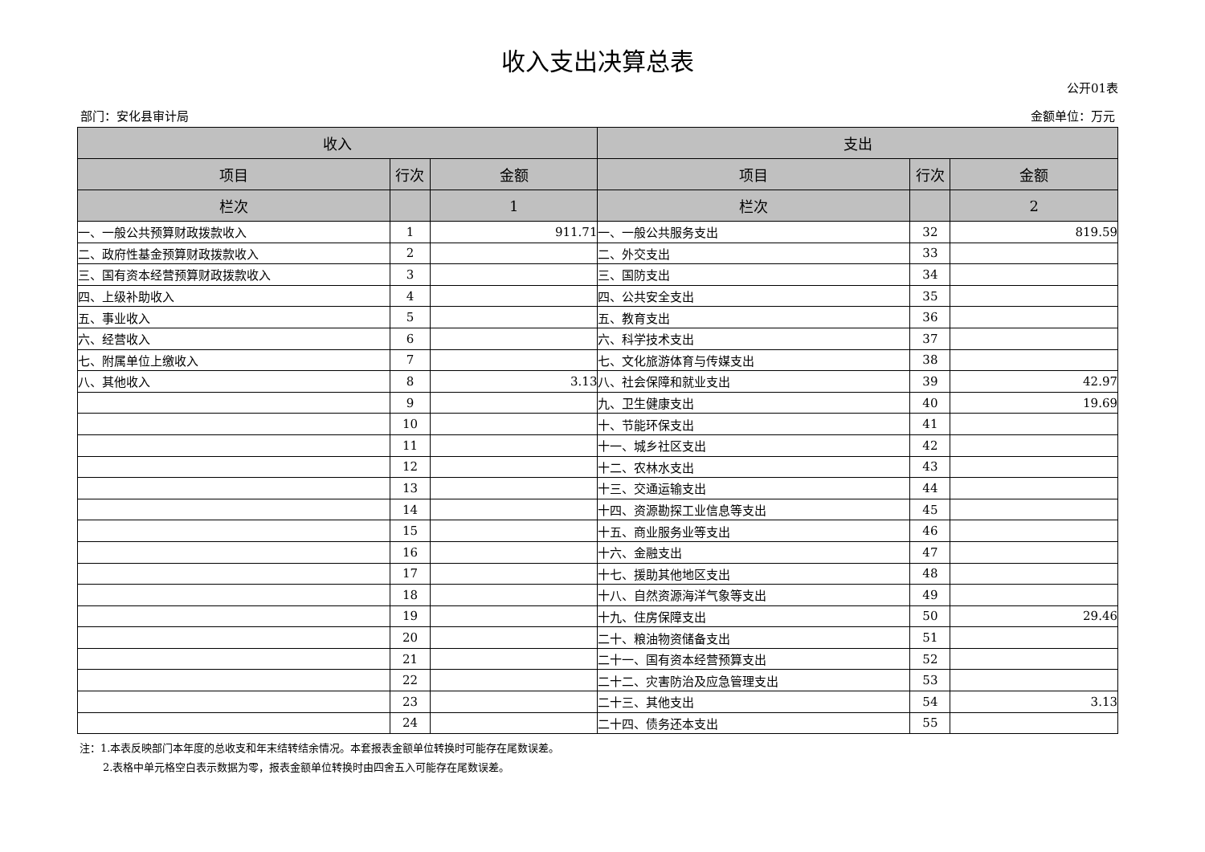收入支出决算总表
公开01表
部门：安化县审计局 金额单位：万元
| 收入 | | | 支出 | | |
| --- | --- | --- | --- | --- | --- |
| 项目 | 行次 | 金额 | 项目 | 行次 | 金额 |
| 栏次 | | 1 | 栏次 | | 2 |
| 一、一般公共预算财政拨款收入 | 1 | 911.71 | 一、一般公共服务支出 | 32 | 819.59 |
| 二、政府性基金预算财政拨款收入 | 2 | | 二、外交支出 | 33 | |
| 三、国有资本经营预算财政拨款收入 | 3 | | 三、国防支出 | 34 | |
| 四、上级补助收入 | 4 | | 四、公共安全支出 | 35 | |
| 五、事业收入 | 5 | | 五、教育支出 | 36 | |
| 六、经营收入 | 6 | | 六、科学技术支出 | 37 | |
| 七、附属单位上缴收入 | 7 | | 七、文化旅游体育与传媒支出 | 38 | |
| 八、其他收入 | 8 | 3.13 | 八、社会保障和就业支出 | 39 | 42.97 |
| | 9 | | 九、卫生健康支出 | 40 | 19.69 |
| | 10 | | 十、节能环保支出 | 41 | |
| | 11 | | 十一、城乡社区支出 | 42 | |
| | 12 | | 十二、农林水支出 | 43 | |
| | 13 | | 十三、交通运输支出 | 44 | |
| | 14 | | 十四、资源勘探工业信息等支出 | 45 | |
| | 15 | | 十五、商业服务业等支出 | 46 | |
| | 16 | | 十六、金融支出 | 47 | |
| | 17 | | 十七、援助其他地区支出 | 48 | |
| | 18 | | 十八、自然资源海洋气象等支出 | 49 | |
| | 19 | | 十九、住房保障支出 | 50 | 29.46 |
| | 20 | | 二十、粮油物资储备支出 | 51 | |
| | 21 | | 二十一、国有资本经营预算支出 | 52 | |
| | 22 | | 二十二、灾害防治及应急管理支出 | 53 | |
| | 23 | | 二十三、其他支出 | 54 | 3.13 |
| | 24 | | 二十四、债务还本支出 | 55 | |
注：1.本表反映部门本年度的总收支和年末结转结余情况。本套报表金额单位转换时可能存在尾数误差。
2.表格中单元格空白表示数据为零，报表金额单位转换时由四舍五入可能存在尾数误差。